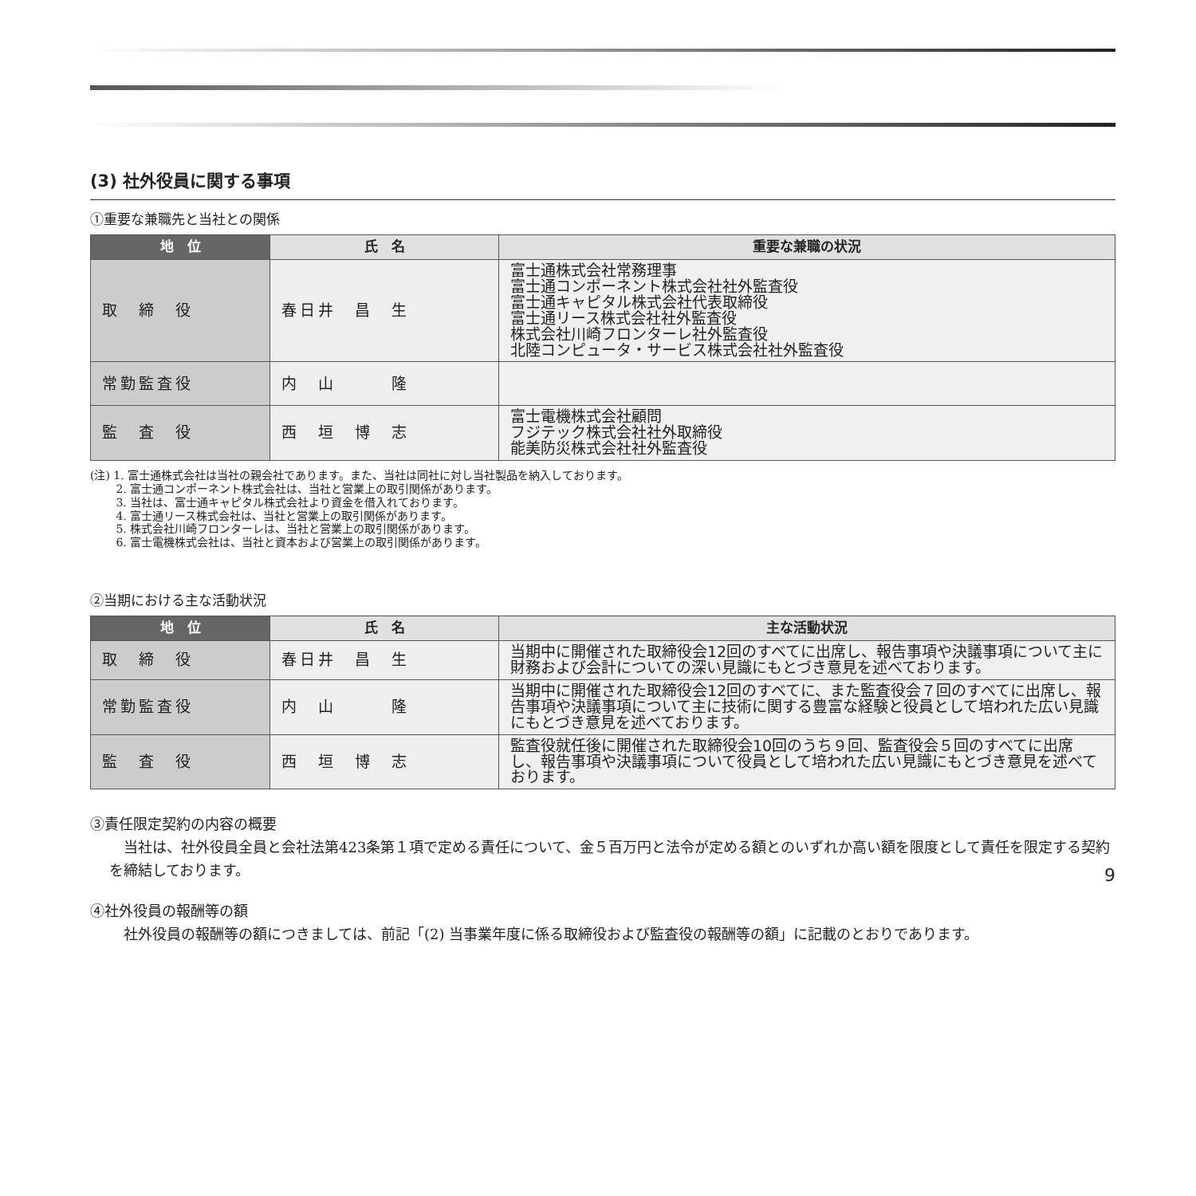(3) 社外役員に関する事項
①重要な兼職先と当社との関係
| 地 位 | 氏 名 | 重要な兼職の状況 |
| --- | --- | --- |
| 取 締 役 | 春日井 昌 生 | 富士通株式会社常務理事 富士通コンポーネント株式会社社外監査役 富士通キャピタル株式会社代表取締役 富士通リース株式会社社外監査役 株式会社川崎フロンターレ社外監査役 北陸コンピュータ・サービス株式会社社外監査役 |
| 常勤監査役 | 内 山 隆 | |
| 監 査 役 | 西 垣 博 志 | 富士電機株式会社顧問 フジテック株式会社社外取締役 能美防災株式会社社外監査役 |
(注) 1. 富士通株式会社は当社の親会社であります。また、当社は同社に対し当社製品を納入しております。
　　 2. 富士通コンポーネント株式会社は、当社と営業上の取引関係があります。
　　 3. 当社は、富士通キャピタル株式会社より資金を借入れております。
　　 4. 富士通リース株式会社は、当社と営業上の取引関係があります。
　　 5. 株式会社川崎フロンターレは、当社と営業上の取引関係があります。
　　 6. 富士電機株式会社は、当社と資本および営業上の取引関係があります。
②当期における主な活動状況
| 地 位 | 氏 名 | 主な活動状況 |
| --- | --- | --- |
| 取 締 役 | 春日井 昌 生 | 当期中に開催された取締役会12回のすべてに出席し、報告事項や決議事項について主に財務および会計についての深い見識にもとづき意見を述べております。 |
| 常勤監査役 | 内 山 隆 | 当期中に開催された取締役会12回のすべてに、また監査役会７回のすべてに出席し、報告事項や決議事項について主に技術に関する豊富な経験と役員として培われた広い見識にもとづき意見を述べております。 |
| 監 査 役 | 西 垣 博 志 | 監査役就任後に開催された取締役会10回のうち９回、監査役会５回のすべてに出席し、報告事項や決議事項について役員として培われた広い見識にもとづき意見を述べております。 |
③責任限定契約の内容の概要
　当社は、社外役員全員と会社法第423条第１項で定める責任について、金５百万円と法令が定める額とのいずれか高い額を限度として責任を限定する契約を締結しております。
④社外役員の報酬等の額
　社外役員の報酬等の額につきましては、前記「(2) 当事業年度に係る取締役および監査役の報酬等の額」に記載のとおりであります。
9